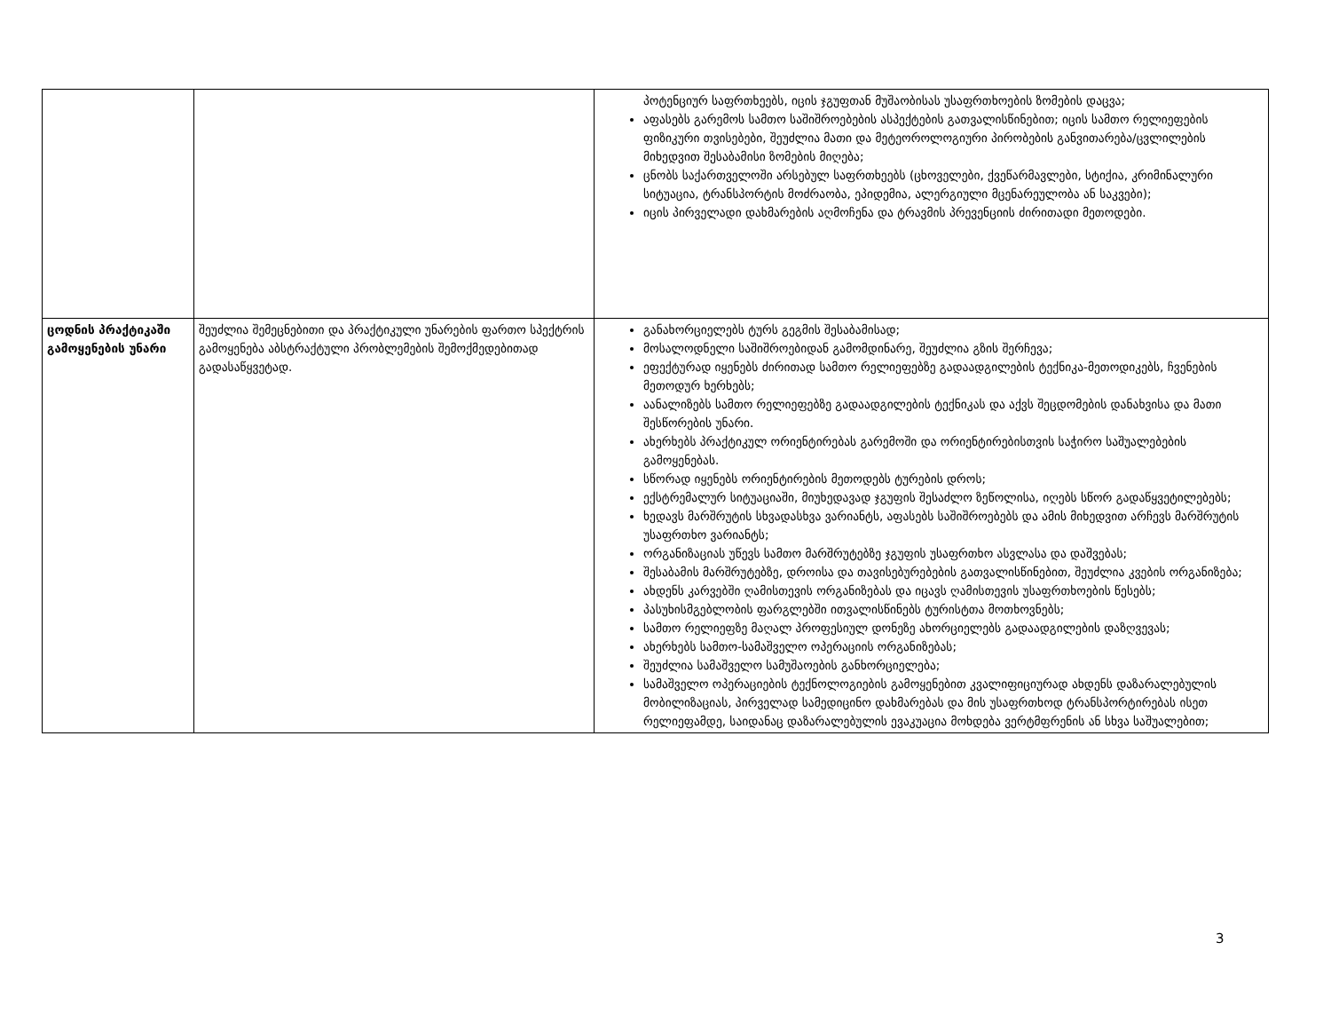| | | პოტენციურ საფრთხეებს, იცის ჯგუფთან მუშაობისას უსაფრთხოების ზომების დაცვა; აფასებს გარემოს სამთო საშიშროებების ასპექტების გათვალისწინებით; იცის სამთო რელიეფების ფიზიკური თვისებები, შეუძლია მათი და მეტეოროლოგიური პირობების განვითარება/ცვლილების მიხედვით შესაბამისი ზომების მიღება; ცნობს საქართველოში არსებულ საფრთხეებს (ცხოველები, ქვეწარმავლები, სტიქია, კრიმინალური სიტუაცია, ტრანსპორტის მოძრაობა, ეპიდემია, ალერგიული მცენარეულობა ან საკვები); იცის პირველადი დახმარების აღმოჩენა და ტრავმის პრევენციის ძირითადი მეთოდები. |
| ცოდნის პრაქტიკაში გამოყენების უნარი | შეუძლია შემეცნებითი და პრაქტიკული უნარების ფართო სპექტრის გამოყენება აბსტრაქტული პრობლემების შემოქმედებითად გადასაწყვეტად. | განახორციელებს ტურს გეგმის შესაბამისად; მოსალოდნელი საშიშროებიდან გამომდინარე, შეუძლია გზის შერჩევა; ეფექტურად იყენებს ძირითად სამთო რელიეფებზე გადაადგილების ტექნიკა-მეთოდიკებს, ჩვენების მეთოდურ ხერხებს; აანალიზებს სამთო რელიეფებზე გადაადგილების ტექნიკას და აქვს შეცდომების დანახვისა და მათი შესწორების უნარი. ახერხებს პრაქტიკულ ორიენტირებას გარემოში და ორიენტირებისთვის საჭირო საშუალებების გამოყენებას. სწორად იყენებს ორიენტირების მეთოდებს ტურების დროს; ექსტრემალურ სიტუაციაში, მიუხედავად ჯგუფის შესაძლო ზეწოლისა, იღებს სწორ გადაწყვეტილებებს; ხედავს მარშრუტის სხვადასხვა ვარიანტს, აფასებს საშიშროებებს და ამის მიხედვით არჩევს მარშრუტის უსაფრთხო ვარიანტს; ორგანიზაციას უწევს სამთო მარშრუტებზე ჯგუფის უსაფრთხო ასვლასა და დაშვებას; შესაბამის მარშრუტებზე, დროისა და თავისებურებების გათვალისწინებით, შეუძლია კვების ორგანიზება; ახდენს კარვებში ღამისთევის ორგანიზებას და იცავს ღამისთევის უსაფრთხოების წესებს; პასუხისმგებლობის ფარგლებში ითვალისწინებს ტურისტთა მოთხოვნებს; სამთო რელიეფზე მაღალ პროფესიულ დონეზე ახორციელებს გადაადგილების დაზღვევას; ახერხებს სამთო-სამაშველო ოპერაციის ორგანიზებას; შეუძლია სამაშველო სამუშაოების განხორციელება; სამაშველო ოპერაციების ტექნოლოგიების გამოყენებით კვალიფიციურად ახდენს დაზარალებულის მობილიზაციას, პირველად სამედიცინო დახმარებას და მის უსაფრთხოდ ტრანსპორტირებას ისეთ რელიეფამდე, საიდანაც დაზარალებულის ევაკუაცია მოხდება ვერტმფრენის ან სხვა საშუალებით; |
3